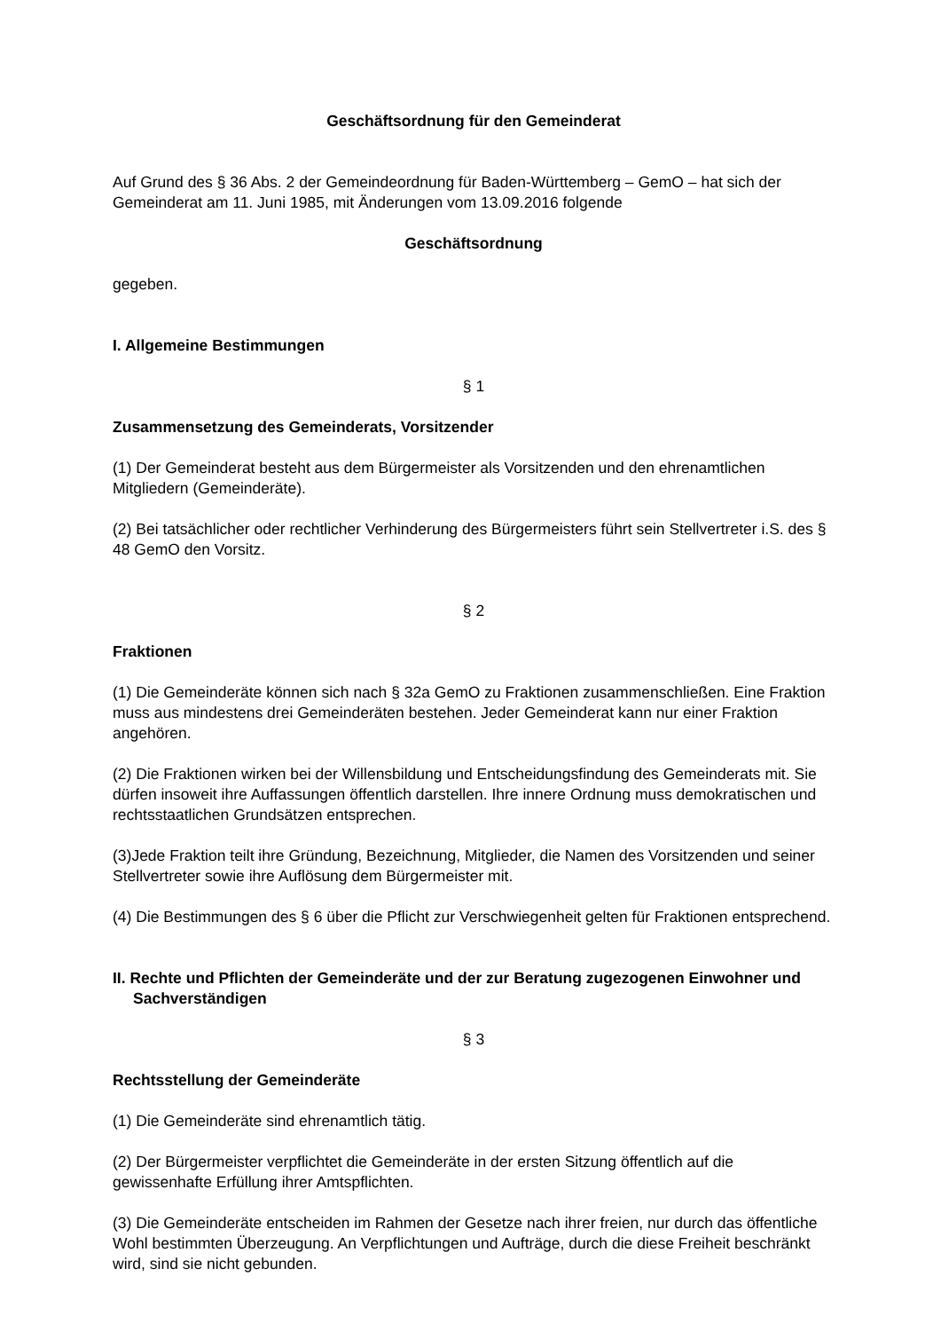Geschäftsordnung für den Gemeinderat
Auf Grund des § 36 Abs. 2 der Gemeindeordnung für Baden-Württemberg – GemO – hat sich der Gemeinderat am 11. Juni 1985, mit Änderungen vom 13.09.2016 folgende
Geschäftsordnung
gegeben.
I. Allgemeine Bestimmungen
§ 1
Zusammensetzung des Gemeinderats, Vorsitzender
(1) Der Gemeinderat besteht aus dem Bürgermeister als Vorsitzenden und den ehrenamtlichen Mitgliedern (Gemeinderäte).
(2) Bei tatsächlicher oder rechtlicher Verhinderung des Bürgermeisters führt sein Stellvertreter i.S. des § 48 GemO den Vorsitz.
§ 2
Fraktionen
(1) Die Gemeinderäte können sich nach § 32a GemO zu Fraktionen zusammenschließen. Eine Fraktion muss aus mindestens drei Gemeinderäten bestehen. Jeder Gemeinderat kann nur einer Fraktion angehören.
(2) Die Fraktionen wirken bei der Willensbildung und Entscheidungsfindung des Gemeinderats mit. Sie dürfen insoweit ihre Auffassungen öffentlich darstellen. Ihre innere Ordnung muss demokratischen und rechtsstaatlichen Grundsätzen entsprechen.
(3)Jede Fraktion teilt ihre Gründung, Bezeichnung, Mitglieder, die Namen des Vorsitzenden und seiner Stellvertreter sowie ihre Auflösung dem Bürgermeister mit.
(4) Die Bestimmungen des § 6 über die Pflicht zur Verschwiegenheit gelten für Fraktionen entsprechend.
II. Rechte und Pflichten der Gemeinderäte und der zur Beratung zugezogenen Einwohner und Sachverständigen
§ 3
Rechtsstellung der Gemeinderäte
(1) Die Gemeinderäte sind ehrenamtlich tätig.
(2) Der Bürgermeister verpflichtet die Gemeinderäte in der ersten Sitzung öffentlich auf die gewissenhafte Erfüllung ihrer Amtspflichten.
(3) Die Gemeinderäte entscheiden im Rahmen der Gesetze nach ihrer freien, nur durch das öffentliche Wohl bestimmten Überzeugung. An Verpflichtungen und Aufträge, durch die diese Freiheit beschränkt wird, sind sie nicht gebunden.